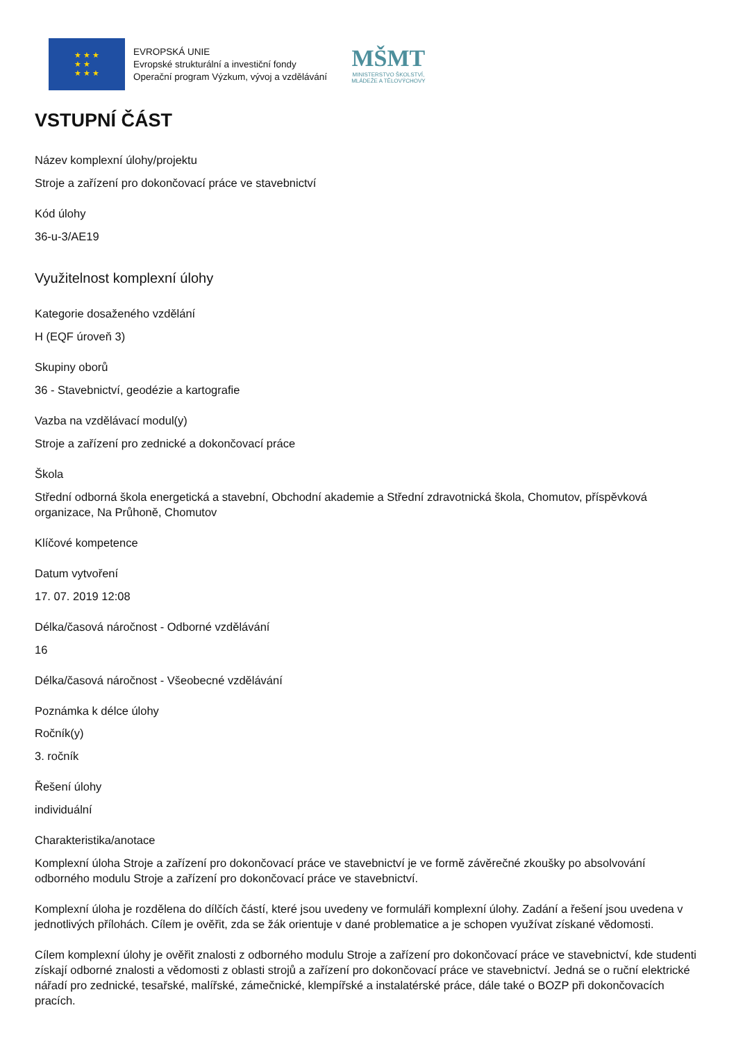★ ★ ★
★ ★
★ ★ ★
EVROPSKÁ UNIE
Evropské strukturální a investiční fondy
Operační program Výzkum, vývoj a vzdělávání
MŠMT
MINISTERSTVO ŠKOLSTVÍ,
MLÁDEŽE A TĚLOVÝCHOVY
VSTUPNÍ ČÁST
Název komplexní úlohy/projektu
Stroje a zařízení pro dokončovací práce ve stavebnictví
Kód úlohy
36-u-3/AE19
Využitelnost komplexní úlohy
Kategorie dosaženého vzdělání
H (EQF úroveň 3)
Skupiny oborů
36 - Stavebnictví, geodézie a kartografie
Vazba na vzdělávací modul(y)
Stroje a zařízení pro zednické a dokončovací práce
Škola
Střední odborná škola energetická a stavební, Obchodní akademie a Střední zdravotnická škola, Chomutov, příspěvková organizace, Na Průhoně, Chomutov
Klíčové kompetence
Datum vytvoření
17. 07. 2019 12:08
Délka/časová náročnost - Odborné vzdělávání
16
Délka/časová náročnost - Všeobecné vzdělávání
Poznámka k délce úlohy
Ročník(y)
3. ročník
Řešení úlohy
individuální
Charakteristika/anotace
Komplexní úloha Stroje a zařízení pro dokončovací práce ve stavebnictví je ve formě závěrečné zkoušky po absolvování odborného modulu Stroje a zařízení pro dokončovací práce ve stavebnictví.
Komplexní úloha je rozdělena do dílčích částí, které jsou uvedeny ve formuláři komplexní úlohy. Zadání a řešení jsou uvedena v jednotlivých přílohách. Cílem je ověřit, zda se žák orientuje v dané problematice a je schopen využívat získané vědomosti.
Cílem komplexní úlohy je ověřit znalosti z odborného modulu Stroje a zařízení pro dokončovací práce ve stavebnictví, kde studenti získají odborné znalosti a vědomosti z oblasti strojů a zařízení pro dokončovací práce ve stavebnictví. Jedná se o ruční elektrické nářadí pro zednické, tesařské, malířské, zámečnické, klempířské a instalatérské práce, dále také o BOZP při dokončovacích pracích.